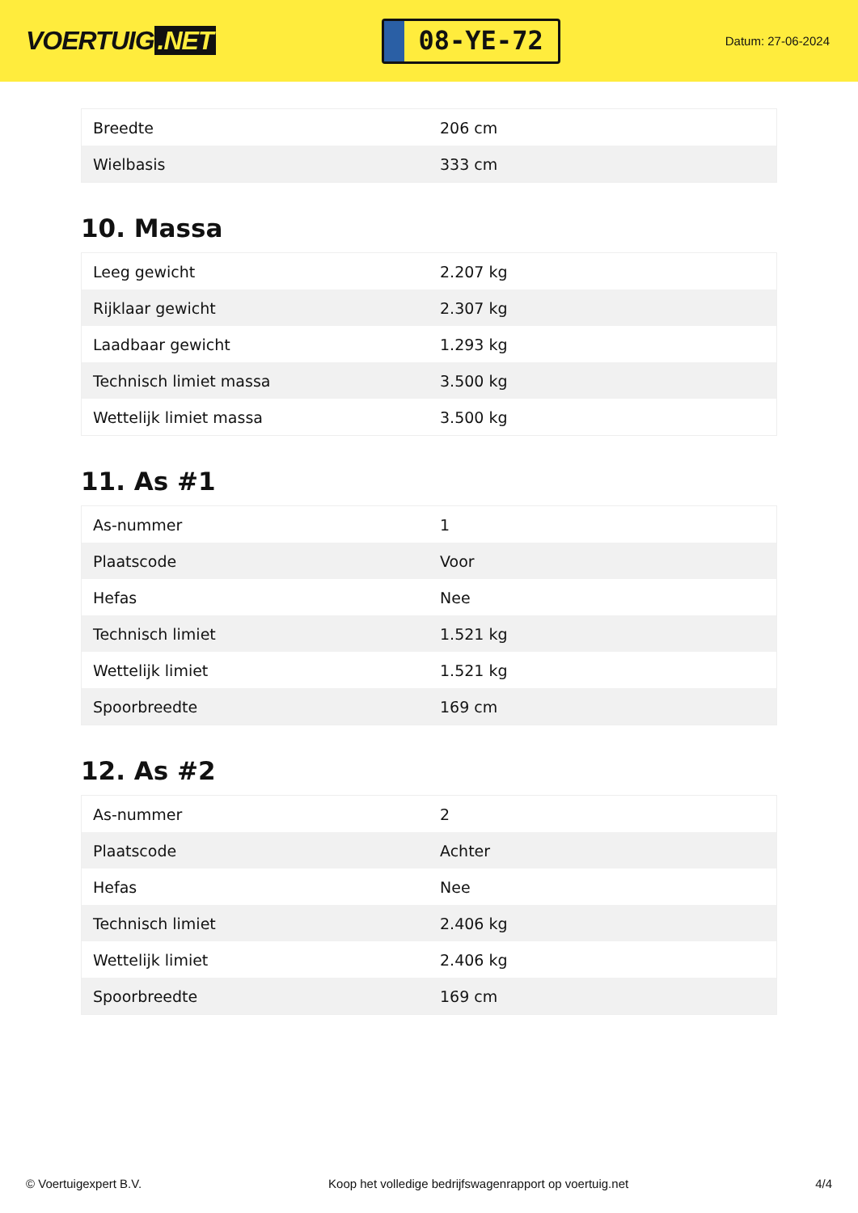VOERTUIG.NET
08-YE-72
Datum: 27-06-2024
| Breedte | 206 cm |
| Wielbasis | 333 cm |
10. Massa
| Leeg gewicht | 2.207 kg |
| Rijklaar gewicht | 2.307 kg |
| Laadbaar gewicht | 1.293 kg |
| Technisch limiet massa | 3.500 kg |
| Wettelijk limiet massa | 3.500 kg |
11. As #1
| As-nummer | 1 |
| Plaatscode | Voor |
| Hefas | Nee |
| Technisch limiet | 1.521 kg |
| Wettelijk limiet | 1.521 kg |
| Spoorbreedte | 169 cm |
12. As #2
| As-nummer | 2 |
| Plaatscode | Achter |
| Hefas | Nee |
| Technisch limiet | 2.406 kg |
| Wettelijk limiet | 2.406 kg |
| Spoorbreedte | 169 cm |
© Voertuigexpert B.V. Koop het volledige bedrijfswagenrapport op voertuig.net 4/4